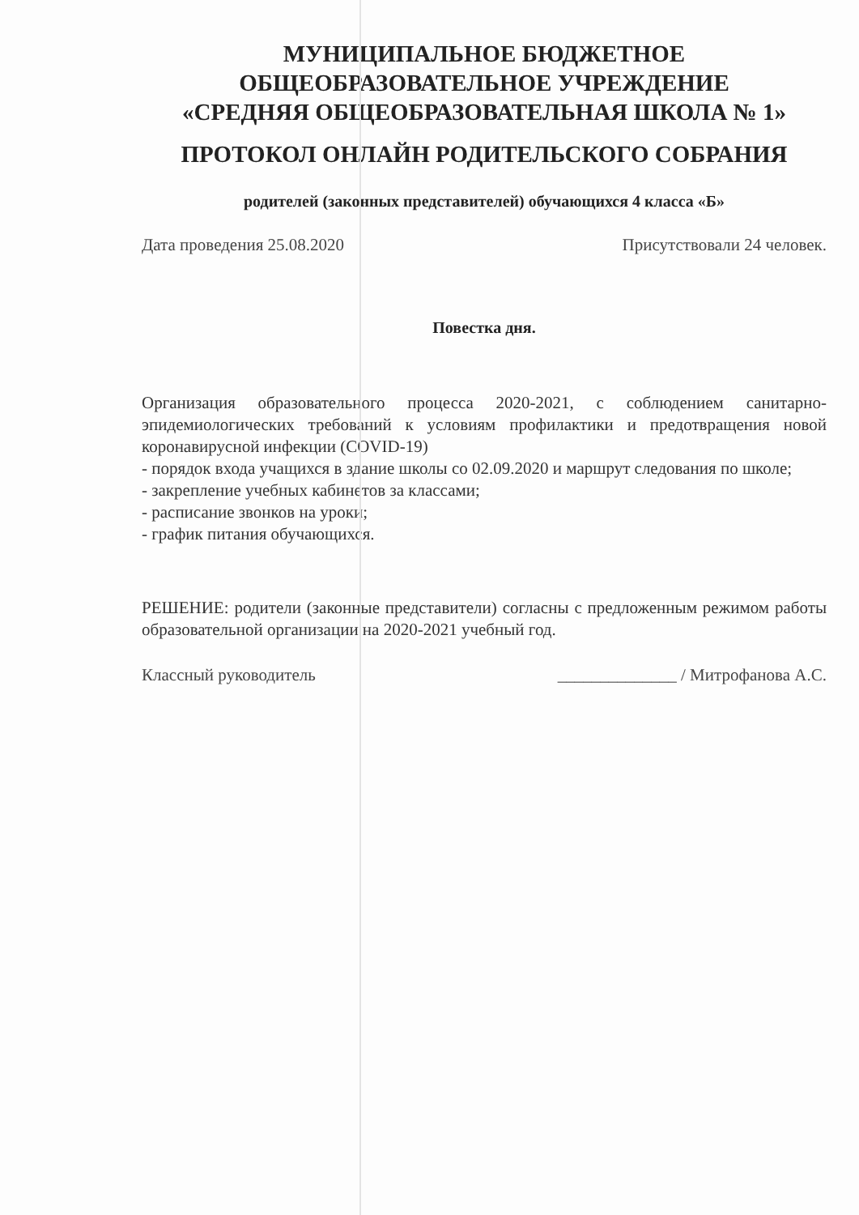МУНИЦИПАЛЬНОЕ БЮДЖЕТНОЕ
ОБЩЕОБРАЗОВАТЕЛЬНОЕ УЧРЕЖДЕНИЕ
«СРЕДНЯЯ ОБЩЕОБРАЗОВАТЕЛЬНАЯ ШКОЛА № 1»
ПРОТОКОЛ ОНЛАЙН РОДИТЕЛЬСКОГО СОБРАНИЯ
родителей (законных представителей) обучающихся 4 класса «Б»
Дата проведения 25.08.2020 Присутствовали 24 человек.
Повестка дня.
Организация образовательного процесса 2020-2021, с соблюдением санитарно-эпидемиологических требований к условиям профилактики и предотвращения новой коронавирусной инфекции (COVID-19)
- порядок входа учащихся в здание школы со 02.09.2020 и маршрут следования по школе;
- закрепление учебных кабинетов за классами;
- расписание звонков на уроки;
- график питания обучающихся.
РЕШЕНИЕ: родители (законные представители) согласны с предложенным режимом работы образовательной организации на 2020-2021 учебный год.
Классный руководитель ______________ / Митрофанова А.С.